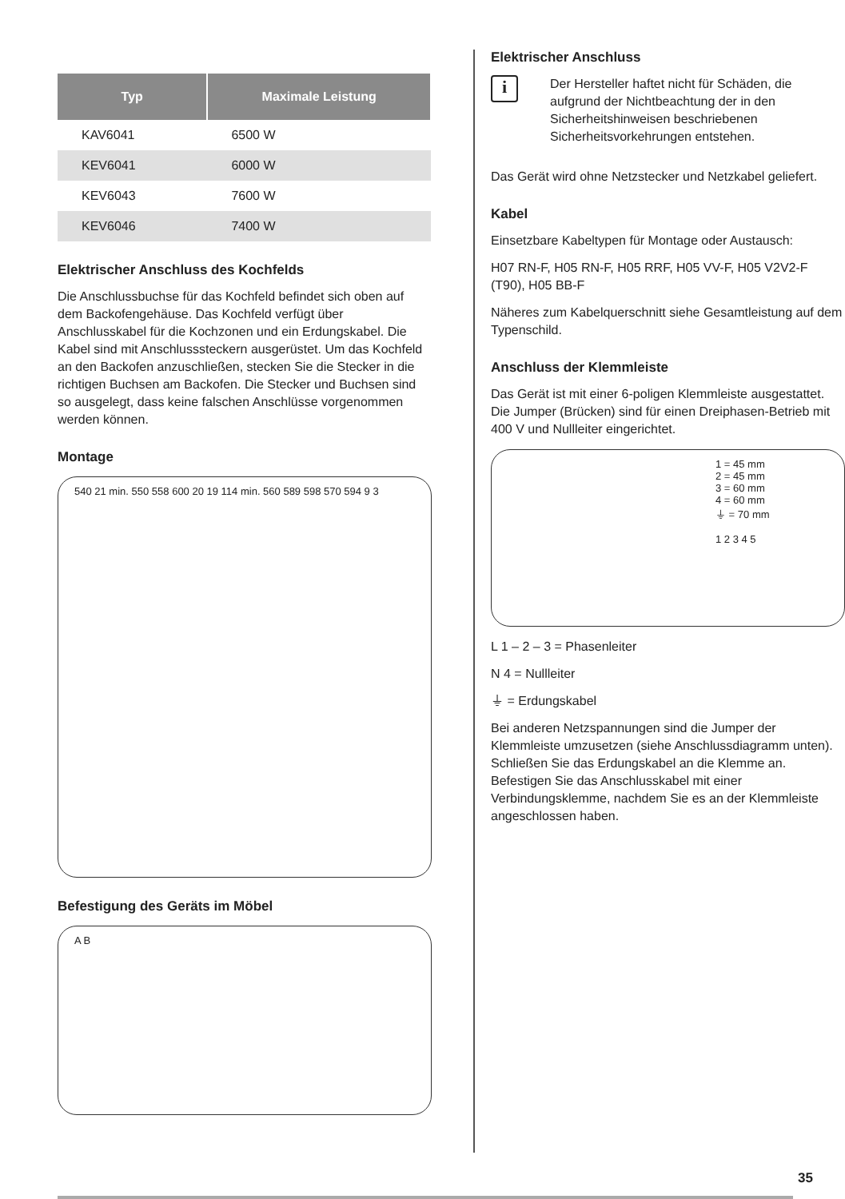| Typ | Maximale Leistung |
| --- | --- |
| KAV6041 | 6500 W |
| KEV6041 | 6000 W |
| KEV6043 | 7600 W |
| KEV6046 | 7400 W |
Elektrischer Anschluss des Kochfelds
Die Anschlussbuchse für das Kochfeld befindet sich oben auf dem Backofengehäuse. Das Kochfeld verfügt über Anschlusskabel für die Kochzonen und ein Erdungskabel. Die Kabel sind mit Anschlusssteckern ausgerüstet. Um das Kochfeld an den Backofen anzuschließen, stecken Sie die Stecker in die richtigen Buchsen am Backofen. Die Stecker und Buchsen sind so ausgelegt, dass keine falschen Anschlüsse vorgenommen werden können.
Montage
540 21 min. 550 558 600 20 19 114 min. 560 589 598 570 594 9 3
Befestigung des Geräts im Möbel
A B
Elektrischer Anschluss
i
Der Hersteller haftet nicht für Schäden, die aufgrund der Nichtbeachtung der in den Sicherheitshinweisen beschriebenen Sicherheitsvorkehrungen entstehen.
Das Gerät wird ohne Netzstecker und Netzkabel geliefert.
Kabel
Einsetzbare Kabeltypen für Montage oder Austausch:
H07 RN-F, H05 RN-F, H05 RRF, H05 VV-F, H05 V2V2-F (T90), H05 BB-F
Näheres zum Kabelquerschnitt siehe Gesamtleistung auf dem Typenschild.
Anschluss der Klemmleiste
Das Gerät ist mit einer 6-poligen Klemmleiste ausgestattet. Die Jumper (Brücken) sind für einen Dreiphasen-Betrieb mit 400 V und Nullleiter eingerichtet.
1 = 45 mm
2 = 45 mm
3 = 60 mm
4 = 60 mm
⏚ = 70 mm
1 2 3 4 5
L 1 – 2 – 3 = Phasenleiter
N 4 = Nullleiter
⏚ = Erdungskabel
Bei anderen Netzspannungen sind die Jumper der Klemmleiste umzusetzen (siehe Anschlussdiagramm unten). Schließen Sie das Erdungskabel an die Klemme an. Befestigen Sie das Anschlusskabel mit einer Verbindungsklemme, nachdem Sie es an der Klemmleiste angeschlossen haben.
35